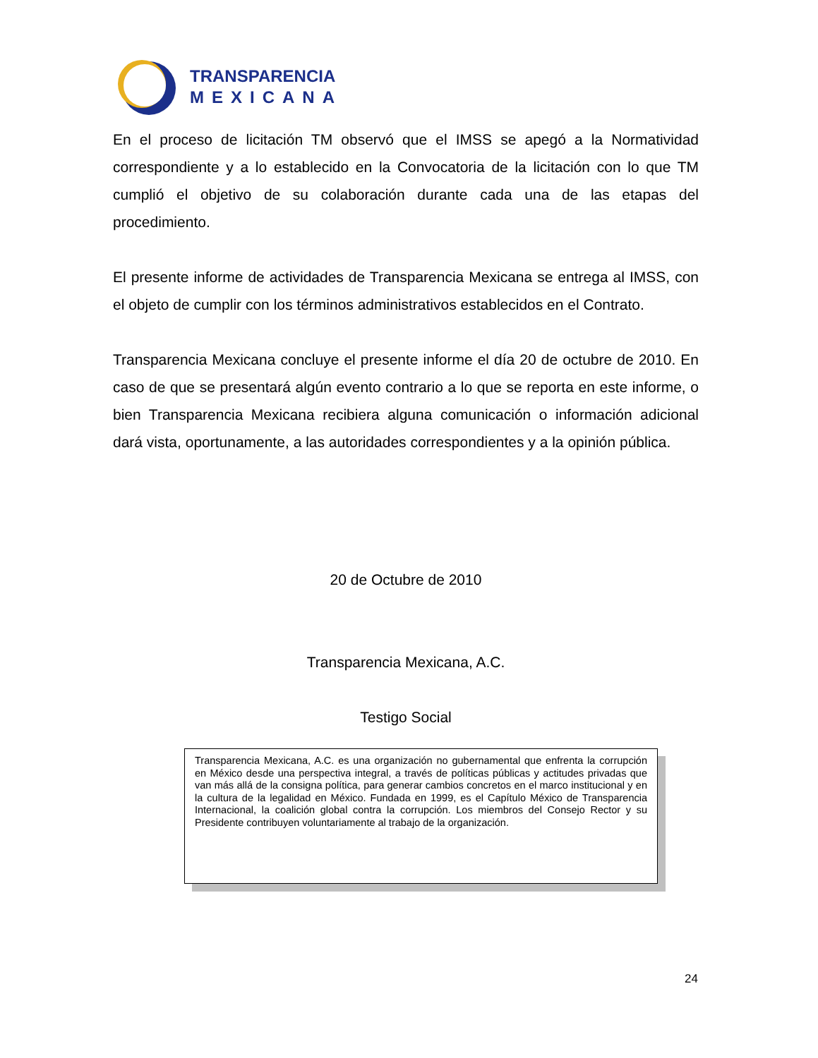TRANSPARENCIA
MEXICANA
En el proceso de licitación TM observó que el IMSS se apegó a la Normatividad correspondiente y a lo establecido en la Convocatoria de la licitación con lo que TM cumplió el objetivo de su colaboración durante cada una de las etapas del procedimiento.
El presente informe de actividades de Transparencia Mexicana se entrega al IMSS, con el objeto de cumplir con los términos administrativos establecidos en el Contrato.
Transparencia Mexicana concluye el presente informe el día 20 de octubre de 2010. En caso de que se presentará algún evento contrario a lo que se reporta en este informe, o bien Transparencia Mexicana recibiera alguna comunicación o información adicional dará vista, oportunamente, a las autoridades correspondientes y a la opinión pública.
20 de Octubre de 2010
Transparencia Mexicana, A.C.
Testigo Social
Transparencia Mexicana, A.C. es una organización no gubernamental que enfrenta la corrupción en México desde una perspectiva integral, a través de políticas públicas y actitudes privadas que van más allá de la consigna política, para generar cambios concretos en el marco institucional y en la cultura de la legalidad en México. Fundada en 1999, es el Capítulo México de Transparencia Internacional, la coalición global contra la corrupción. Los miembros del Consejo Rector y su Presidente contribuyen voluntariamente al trabajo de la organización.
24